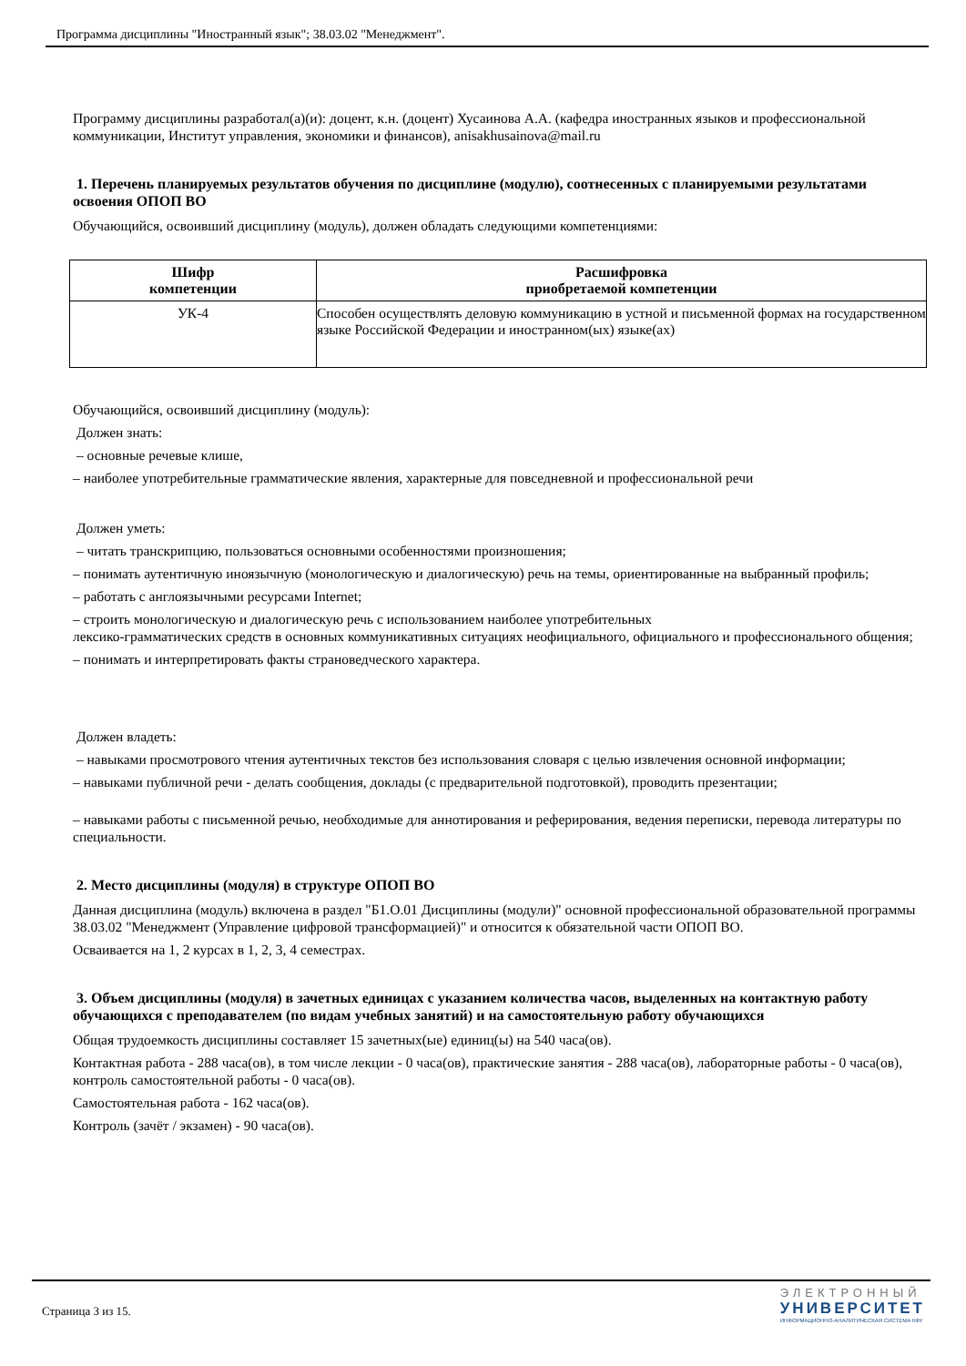Программа дисциплины "Иностранный язык"; 38.03.02 "Менеджмент".
Программу дисциплины разработал(а)(и): доцент, к.н. (доцент) Хусаинова А.А. (кафедра иностранных языков и профессиональной коммуникации, Институт управления, экономики и финансов), anisakhusainova@mail.ru
1. Перечень планируемых результатов обучения по дисциплине (модулю), соотнесенных с планируемыми результатами освоения ОПОП ВО
Обучающийся, освоивший дисциплину (модуль), должен обладать следующими компетенциями:
| Шифр компетенции | Расшифровка приобретаемой компетенции |
| --- | --- |
| УК-4 | Способен осуществлять деловую коммуникацию в устной и письменной формах на государственном языке Российской Федерации и иностранном(ых) языке(ах) |
Обучающийся, освоивший дисциплину (модуль):
Должен знать:
– основные речевые клише,
– наиболее употребительные грамматические явления, характерные для повседневной и профессиональной речи
Должен уметь:
– читать транскрипцию, пользоваться основными особенностями произношения;
– понимать аутентичную иноязычную (монологическую и диалогическую) речь на темы, ориентированные на выбранный профиль;
– работать с англоязычными ресурсами Internet;
– строить монологическую и диалогическую речь с использованием наиболее употребительных
лексико-грамматических средств в основных коммуникативных ситуациях неофициального, официального и профессионального общения;
– понимать и интерпретировать факты страноведческого характера.
Должен владеть:
– навыками просмотрового чтения аутентичных текстов без использования словаря с целью извлечения основной информации;
– навыками публичной речи - делать сообщения, доклады (с предварительной подготовкой), проводить презентации;
– навыками работы с письменной речью, необходимые для аннотирования и реферирования, ведения переписки, перевода литературы по специальности.
2. Место дисциплины (модуля) в структуре ОПОП ВО
Данная дисциплина (модуль) включена в раздел "Б1.О.01 Дисциплины (модули)" основной профессиональной образовательной программы 38.03.02 "Менеджмент (Управление цифровой трансформацией)" и относится к обязательной части ОПОП ВО.
Осваивается на 1, 2 курсах в 1, 2, 3, 4 семестрах.
3. Объем дисциплины (модуля) в зачетных единицах с указанием количества часов, выделенных на контактную работу обучающихся с преподавателем (по видам учебных занятий) и на самостоятельную работу обучающихся
Общая трудоемкость дисциплины составляет 15 зачетных(ые) единиц(ы) на 540 часа(ов).
Контактная работа - 288 часа(ов), в том числе лекции - 0 часа(ов), практические занятия - 288 часа(ов), лабораторные работы - 0 часа(ов), контроль самостоятельной работы - 0 часа(ов).
Самостоятельная работа - 162 часа(ов).
Контроль (зачёт / экзамен) - 90 часа(ов).
Страница 3 из 15.
ЭЛЕКТРОННЫЙ
УНИВЕРСИТЕТ
ИНФОРМАЦИОННО-АНАЛИТИЧЕСКАЯ СИСТЕМА КФУ